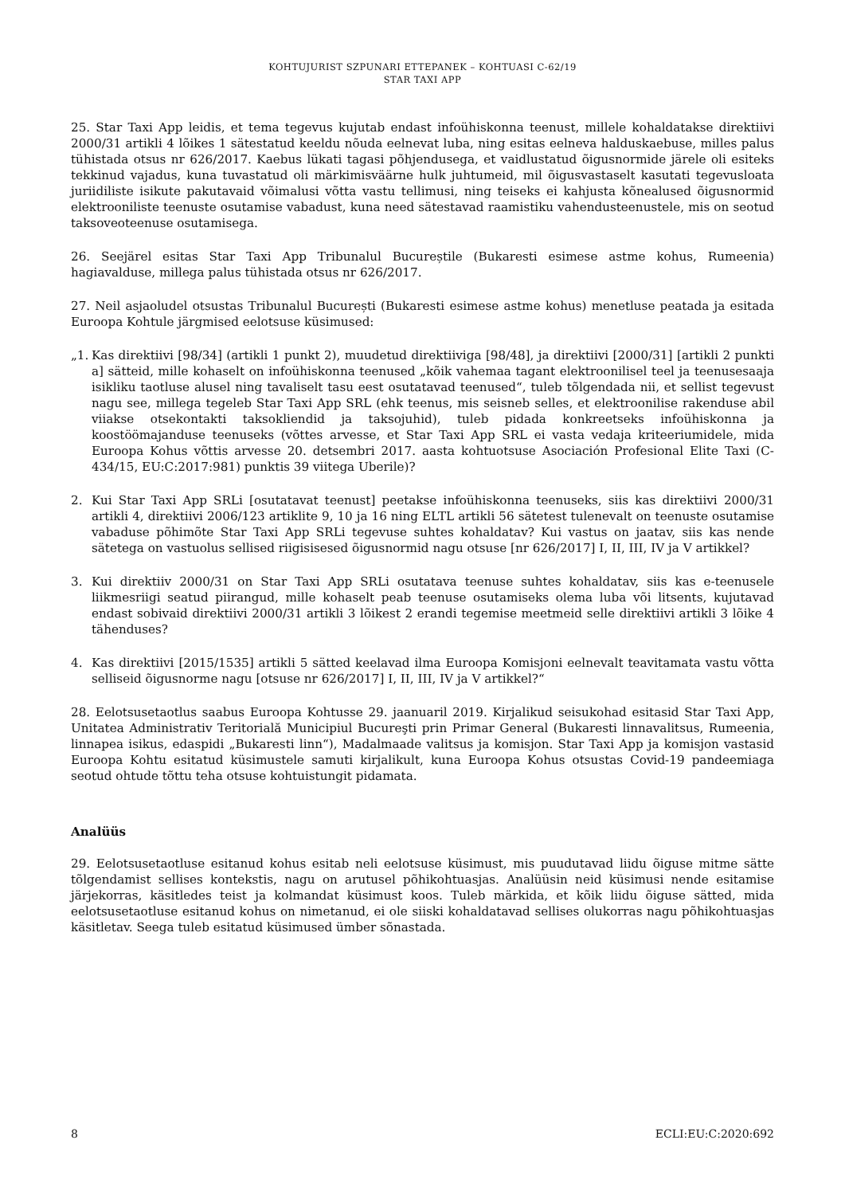KOHTUJURIST SZPUNARI ETTEPANEK – KOHTUASI C-62/19
STAR TAXI APP
25. Star Taxi App leidis, et tema tegevus kujutab endast infoühiskonna teenust, millele kohaldatakse direktiivi 2000/31 artikli 4 lõikes 1 sätestatud keeldu nõuda eelnevat luba, ning esitas eelneva halduskaebuse, milles palus tühistada otsus nr 626/2017. Kaebus lükati tagasi põhjendusega, et vaidlustatud õigusnormide järele oli esiteks tekkinud vajadus, kuna tuvastatud oli märkimisväärne hulk juhtumeid, mil õigusvastaselt kasutati tegevusloata juriidiliste isikute pakutavaid võimalusi võtta vastu tellimusi, ning teiseks ei kahjusta kõnealused õigusnormid elektrooniliste teenuste osutamise vabadust, kuna need sätestavad raamistiku vahendusteenustele, mis on seotud taksoveoteenuse osutamisega.
26. Seejärel esitas Star Taxi App Tribunalul Bucureștile (Bukaresti esimese astme kohus, Rumeenia) hagiavalduse, millega palus tühistada otsus nr 626/2017.
27. Neil asjaoludel otsustas Tribunalul București (Bukaresti esimese astme kohus) menetluse peatada ja esitada Euroopa Kohtule järgmised eelotsuse küsimused:
„1. Kas direktiivi [98/34] (artikli 1 punkt 2), muudetud direktiiviga [98/48], ja direktiivi [2000/31] [artikli 2 punkti a] sätteid, mille kohaselt on infoühiskonna teenused „kõik vahemaa tagant elektroonilisel teel ja teenusesaaja isikliku taotluse alusel ning tavaliselt tasu eest osutatavad teenused“, tuleb tõlgendada nii, et sellist tegevust nagu see, millega tegeleb Star Taxi App SRL (ehk teenus, mis seisneb selles, et elektroonilise rakenduse abil viiakse otsekontakti taksokliendid ja taksojuhid), tuleb pidada konkreetseks infoühiskonna ja koostöömajanduse teenuseks (võttes arvesse, et Star Taxi App SRL ei vasta vedaja kriteeriumidele, mida Euroopa Kohus võttis arvesse 20. detsembri 2017. aasta kohtuotsuse Asociación Profesional Elite Taxi (C-434/15, EU:C:2017:981) punktis 39 viitega Uberile)?
2. Kui Star Taxi App SRLi [osutatavat teenust] peetakse infoühiskonna teenuseks, siis kas direktiivi 2000/31 artikli 4, direktiivi 2006/123 artiklite 9, 10 ja 16 ning ELTL artikli 56 sätetest tulenevalt on teenuste osutamise vabaduse põhimõte Star Taxi App SRLi tegevuse suhtes kohaldatav? Kui vastus on jaatav, siis kas nende sätetega on vastuolus sellised riigisisesed õigusnormid nagu otsuse [nr 626/2017] I, II, III, IV ja V artikkel?
3. Kui direktiiv 2000/31 on Star Taxi App SRLi osutatava teenuse suhtes kohaldatav, siis kas e-teenusele liikmesriigi seatud piirangud, mille kohaselt peab teenuse osutamiseks olema luba või litsents, kujutavad endast sobivaid direktiivi 2000/31 artikli 3 lõikest 2 erandi tegemise meetmeid selle direktiivi artikli 3 lõike 4 tähenduses?
4. Kas direktiivi [2015/1535] artikli 5 sätted keelavad ilma Euroopa Komisjoni eelnevalt teavitamata vastu võtta selliseid õigusnorme nagu [otsuse nr 626/2017] I, II, III, IV ja V artikkel?“
28. Eelotsusetaotlus saabus Euroopa Kohtusse 29. jaanuaril 2019. Kirjalikud seisukohad esitasid Star Taxi App, Unitatea Administrativ Teritorială Municipiul Bucureşti prin Primar General (Bukaresti linnavalitsus, Rumeenia, linnapea isikus, edaspidi „Bukaresti linn“), Madalmaade valitsus ja komisjon. Star Taxi App ja komisjon vastasid Euroopa Kohtu esitatud küsimustele samuti kirjalikult, kuna Euroopa Kohus otsustas Covid-19 pandeemiaga seotud ohtude tõttu teha otsuse kohtuistungit pidamata.
Analüüs
29. Eelotsusetaotluse esitanud kohus esitab neli eelotsuse küsimust, mis puudutavad liidu õiguse mitme sätte tõlgendamist sellises kontekstis, nagu on arutusel põhikohtuasjas. Analüüsin neid küsimusi nende esitamise järjekorras, käsitledes teist ja kolmandat küsimust koos. Tuleb märkida, et kõik liidu õiguse sätted, mida eelotsusetaotluse esitanud kohus on nimetanud, ei ole siiski kohaldatavad sellises olukorras nagu põhikohtuasjas käsitletav. Seega tuleb esitatud küsimused ümber sõnastada.
8 ECLI:EU:C:2020:692